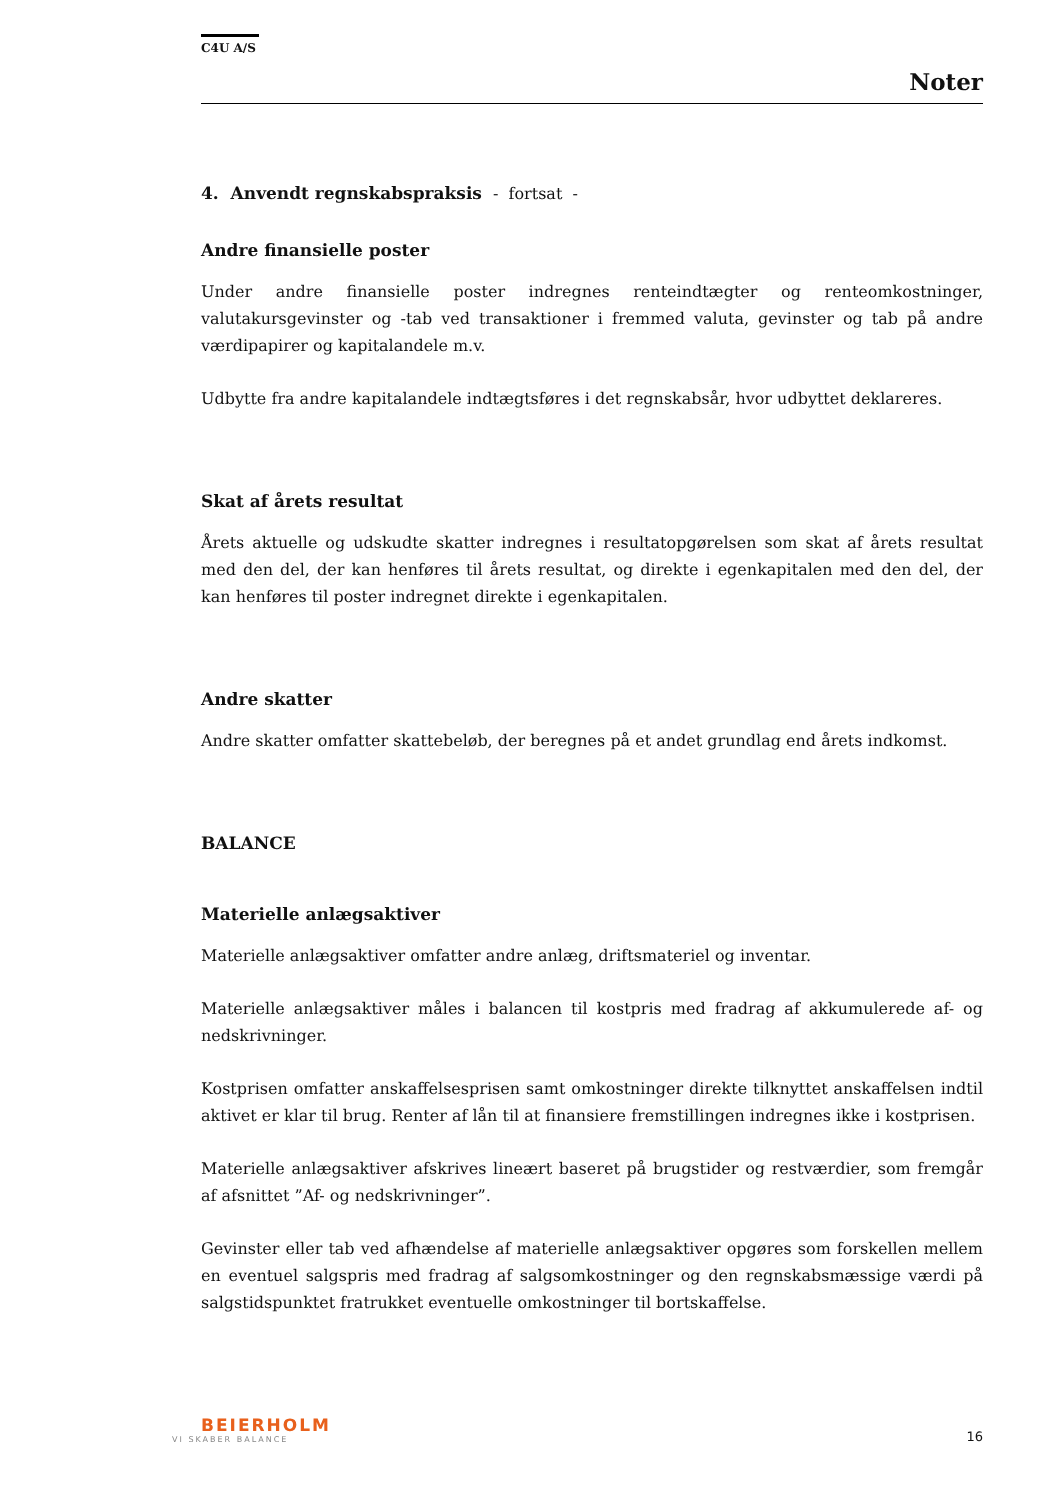C4U A/S
Noter
4. Anvendt regnskabspraksis - fortsat -
Andre finansielle poster
Under andre finansielle poster indregnes renteindtægter og renteomkostninger, valutakursgevinster og -tab ved transaktioner i fremmed valuta, gevinster og tab på andre værdipapirer og kapitalandele m.v.
Udbytte fra andre kapitalandele indtægtsføres i det regnskabsår, hvor udbyttet deklareres.
Skat af årets resultat
Årets aktuelle og udskudte skatter indregnes i resultatopgørelsen som skat af årets resultat med den del, der kan henføres til årets resultat, og direkte i egenkapitalen med den del, der kan henføres til poster indregnet direkte i egenkapitalen.
Andre skatter
Andre skatter omfatter skattebeløb, der beregnes på et andet grundlag end årets indkomst.
BALANCE
Materielle anlægsaktiver
Materielle anlægsaktiver omfatter andre anlæg, driftsmateriel og inventar.
Materielle anlægsaktiver måles i balancen til kostpris med fradrag af akkumulerede af- og nedskrivninger.
Kostprisen omfatter anskaffelsesprisen samt omkostninger direkte tilknyttet anskaffelsen indtil aktivet er klar til brug. Renter af lån til at finansiere fremstillingen indregnes ikke i kostprisen.
Materielle anlægsaktiver afskrives lineært baseret på brugstider og restværdier, som fremgår af afsnittet ”Af- og nedskrivninger”.
Gevinster eller tab ved afhændelse af materielle anlægsaktiver opgøres som forskellen mellem en eventuel salgspris med fradrag af salgsomkostninger og den regnskabsmæssige værdi på salgstidspunktet fratrukket eventuelle omkostninger til bortskaffelse.
BEIERHOLM
VI SKABER BALANCE
16